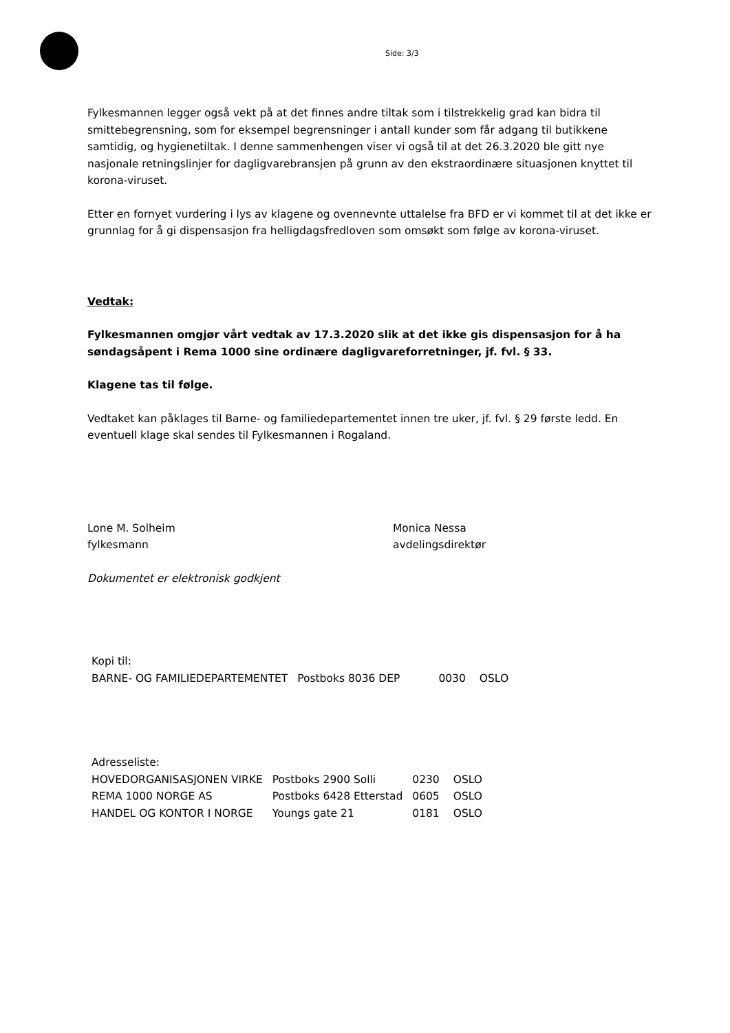Side: 3/3
Fylkesmannen legger også vekt på at det finnes andre tiltak som i tilstrekkelig grad kan bidra til smittebegrensning, som for eksempel begrensninger i antall kunder som får adgang til butikkene samtidig, og hygienetiltak. I denne sammenhengen viser vi også til at det 26.3.2020 ble gitt nye nasjonale retningslinjer for dagligvarebransjen på grunn av den ekstraordinære situasjonen knyttet til korona-viruset.
Etter en fornyet vurdering i lys av klagene og ovennevnte uttalelse fra BFD er vi kommet til at det ikke er grunnlag for å gi dispensasjon fra helligdagsfredloven som omsøkt som følge av korona-viruset.
Vedtak:
Fylkesmannen omgjør vårt vedtak av 17.3.2020 slik at det ikke gis dispensasjon for å ha søndagsåpent i Rema 1000 sine ordinære dagligvareforretninger, jf. fvl. § 33.
Klagene tas til følge.
Vedtaket kan påklages til Barne- og familiedepartementet innen tre uker, jf. fvl. § 29 første ledd. En eventuell klage skal sendes til Fylkesmannen i Rogaland.
| Lone M. Solheim fylkesmann | Monica Nessa avdelingsdirektør |
Dokumentet er elektronisk godkjent
Kopi til:
| BARNE- OG FAMILIEDEPARTEMENTET | Postboks 8036 DEP | 0030 | OSLO |
Adresseliste:
| HOVEDORGANISASJONEN VIRKE | Postboks 2900 Solli | 0230 | OSLO |
| REMA 1000 NORGE AS | Postboks 6428 Etterstad | 0605 | OSLO |
| HANDEL OG KONTOR I NORGE | Youngs gate 21 | 0181 | OSLO |